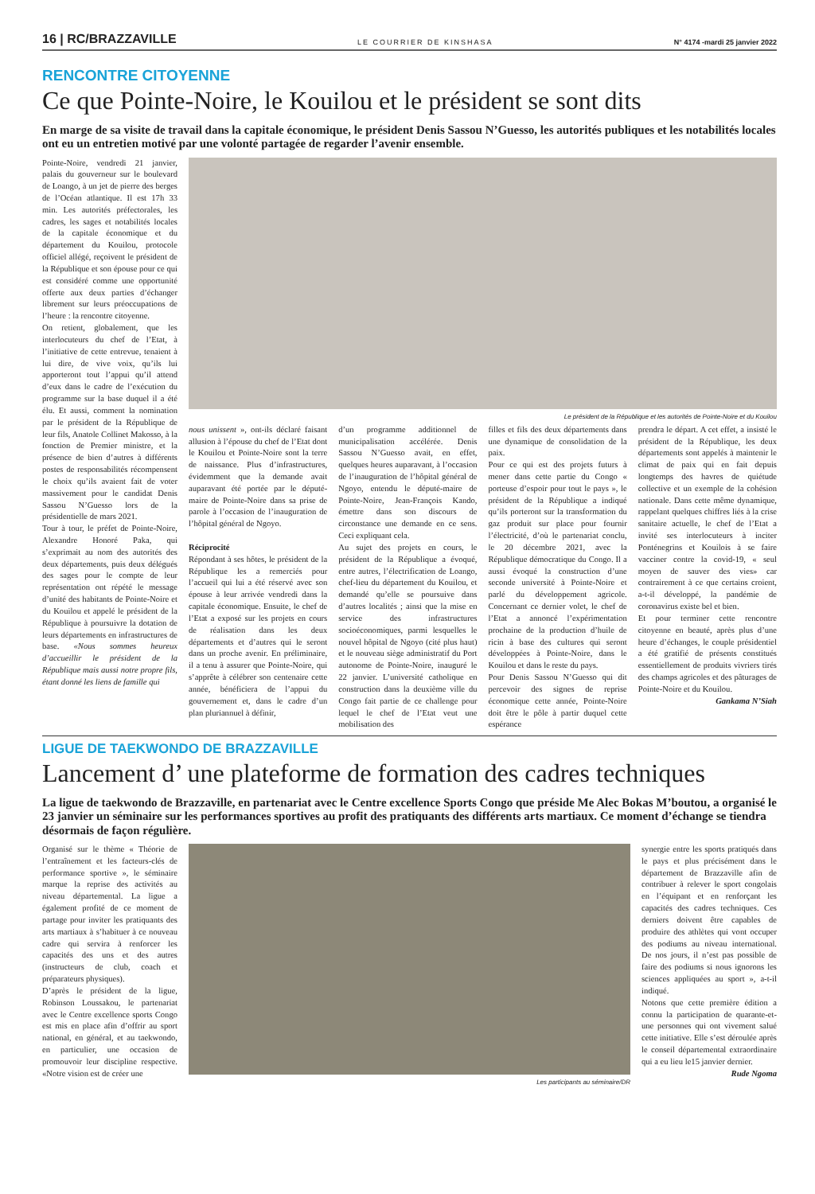16 | RC/BRAZZAVILLE LE COURRIER DE KINSHASA N° 4174 -mardi 25 janvier 2022
RENCONTRE CITOYENNE
Ce que Pointe-Noire, le Kouilou et le président se sont dits
En marge de sa visite de travail dans la capitale économique, le président Denis Sassou N’Guesso, les autorités publiques et les notabilités locales ont eu un entretien motivé par une volonté partagée de regarder l’avenir ensemble.
Pointe-Noire, vendredi 21 janvier, palais du gouverneur sur le boulevard de Loango, à un jet de pierre des berges de l’Océan atlantique. Il est 17h 33 min. Les autorités préfectorales, les cadres, les sages et notabilités locales de la capitale économique et du département du Kouilou, protocole officiel allégé, reçoivent le président de la République et son épouse pour ce qui est considéré comme une opportunité offerte aux deux parties d’échanger librement sur leurs préoccupations de l’heure : la rencontre citoyenne.
On retient, globalement, que les interlocuteurs du chef de l’Etat, à l’initiative de cette entrevue, tenaient à lui dire, de vive voix, qu’ils lui apporteront tout l’appui qu’il attend d’eux dans le cadre de l’exécution du programme sur la base duquel il a été élu. Et aussi, comment la nomination par le président de la République de leur fils, Anatole Collinet Makosso, à la fonction de Premier ministre, et la présence de bien d’autres à différents postes de responsabilités récompensent le choix qu’ils avaient fait de voter massivement pour le candidat Denis Sassou N’Guesso lors de la présidentielle de mars 2021.
Tour à tour, le préfet de Pointe-Noire, Alexandre Honoré Paka, qui s’exprimait au nom des autorités des deux départements, puis deux délégués des sages pour le compte de leur représentation ont répété le message d’unité des habitants de Pointe-Noire et du Kouilou et appelé le président de la République à poursuivre la dotation de leurs départements en infrastructures de base. «Nous sommes heureux d’accueillir le président de la République mais aussi notre propre fils, étant donné les liens de famille qui
Le président de la République et les autorités de Pointe-Noire et du Kouilou
nous unissent », ont-ils déclaré faisant allusion à l’épouse du chef de l’Etat dont le Kouilou et Pointe-Noire sont la terre de naissance. Plus d’infrastructures, évidemment que la demande avait auparavant été portée par le député-maire de Pointe-Noire dans sa prise de parole à l’occasion de l’inauguration de l’hôpital général de Ngoyo.
Réciprocité
Répondant à ses hôtes, le président de la République les a remerciés pour l’accueil qui lui a été réservé avec son épouse à leur arrivée vendredi dans la capitale économique. Ensuite, le chef de l’Etat a exposé sur les projets en cours de réalisation dans les deux départements et d’autres qui le seront dans un proche avenir. En préliminaire, il a tenu à assurer que Pointe-Noire, qui s’apprête à célébrer son centenaire cette année, bénéficiera de l’appui du gouvernement et, dans le cadre d’un plan pluriannuel à définir,
d’un programme additionnel de municipalisation accélérée. Denis Sassou N’Guesso avait, en effet, quelques heures auparavant, à l’occasion de l’inauguration de l’hôpital général de Ngoyo, entendu le député-maire de Pointe-Noire, Jean-François Kando, émettre dans son discours de circonstance une demande en ce sens. Ceci expliquant cela.
Au sujet des projets en cours, le président de la République a évoqué, entre autres, l’électrification de Loango, chef-lieu du département du Kouilou, et demandé qu’elle se poursuive dans d’autres localités ; ainsi que la mise en service des infrastructures socioéconomiques, parmi lesquelles le nouvel hôpital de Ngoyo (cité plus haut) et le nouveau siège administratif du Port autonome de Pointe-Noire, inauguré le 22 janvier. L’université catholique en construction dans la deuxième ville du Congo fait partie de ce challenge pour lequel le chef de l’Etat veut une mobilisation des
filles et fils des deux départements dans une dynamique de consolidation de la paix.
Pour ce qui est des projets futurs à mener dans cette partie du Congo « porteuse d’espoir pour tout le pays », le président de la République a indiqué qu’ils porteront sur la transformation du gaz produit sur place pour fournir l’électricité, d’où le partenariat conclu, le 20 décembre 2021, avec la République démocratique du Congo. Il a aussi évoqué la construction d’une seconde université à Pointe-Noire et parlé du développement agricole. Concernant ce dernier volet, le chef de l’Etat a annoncé l’expérimentation prochaine de la production d’huile de ricin à base des cultures qui seront développées à Pointe-Noire, dans le Kouilou et dans le reste du pays.
Pour Denis Sassou N’Guesso qui dit percevoir des signes de reprise économique cette année, Pointe-Noire doit être le pôle à partir duquel cette espérance
prendra le départ. A cet effet, a insisté le président de la République, les deux départements sont appelés à maintenir le climat de paix qui en fait depuis longtemps des havres de quiétude collective et un exemple de la cohésion nationale. Dans cette même dynamique, rappelant quelques chiffres liés à la crise sanitaire actuelle, le chef de l’Etat a invité ses interlocuteurs à inciter Ponténegrins et Kouilois à se faire vacciner contre la covid-19, « seul moyen de sauver des vies» car contrairement à ce que certains croient, a-t-il développé, la pandémie de coronavirus existe bel et bien.
Et pour terminer cette rencontre citoyenne en beauté, après plus d’une heure d’échanges, le couple présidentiel a été gratifié de présents constitués essentiellement de produits vivriers tirés des champs agricoles et des pâturages de Pointe-Noire et du Kouilou.
Gankama N’Siah
LIGUE DE TAEKWONDO DE BRAZZAVILLE
Lancement d’ une plateforme de formation des cadres techniques
La ligue de taekwondo de Brazzaville, en partenariat avec le Centre excellence Sports Congo que préside Me Alec Bokas M’boutou, a organisé le 23 janvier un séminaire sur les performances sportives au profit des pratiquants des différents arts martiaux. Ce moment d’échange se tiendra désormais de façon régulière.
Organisé sur le thème « Théorie de l’entraînement et les facteurs-clés de performance sportive », le séminaire marque la reprise des activités au niveau départemental. La ligue a également profité de ce moment de partage pour inviter les pratiquants des arts martiaux à s’habituer à ce nouveau cadre qui servira à renforcer les capacités des uns et des autres (instructeurs de club, coach et préparateurs physiques).
D’après le président de la ligue, Robinson Loussakou, le partenariat avec le Centre excellence sports Congo est mis en place afin d’offrir au sport national, en général, et au taekwondo, en particulier, une occasion de promouvoir leur discipline respective. «Notre vision est de créer une
Les participants au séminaire/DR
synergie entre les sports pratiqués dans le pays et plus précisément dans le département de Brazzaville afin de contribuer à relever le sport congolais en l’équipant et en renforçant les capacités des cadres techniques. Ces derniers doivent être capables de produire des athlètes qui vont occuper des podiums au niveau international. De nos jours, il n’est pas possible de faire des podiums si nous ignorons les sciences appliquées au sport », a-t-il indiqué.
Notons que cette première édition a connu la participation de quarante-et-une personnes qui ont vivement salué cette initiative. Elle s’est déroulée après le conseil départemental extraordinaire qui a eu lieu le15 janvier dernier.
Rude Ngoma